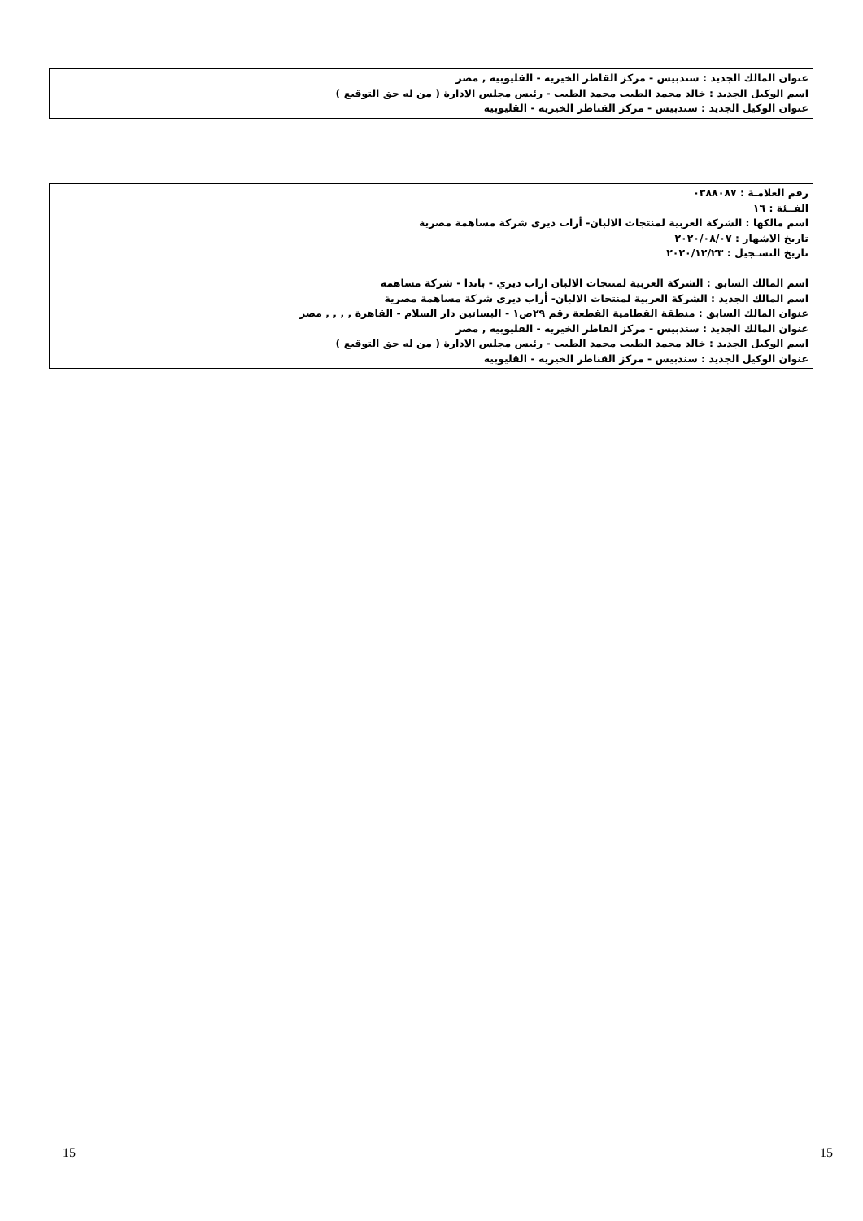عنوان المالك الجديد : سندبيس - مركز القاطر الخيريه - القليوبيه , مصر
اسم الوكيل الجديد : خالد محمد الطيب محمد الطيب - رئيس مجلس الادارة ( من له حق التوقيع )
عنوان الوكيل الجديد : سندبيس - مركز القناطر الخيريه - القليوبيه
رقم العلامـة : ٠٣٨٨٠٨٧
الفــئة : ١٦
اسم مالكها : الشركة العربية لمنتجات الالبان- أراب ديرى شركة مساهمة مصرية
تاريخ الاشهار : ٢٠٢٠/٠٨/٠٧
تاريخ التسـجيل : ٢٠٢٠/١٢/٢٣
اسم المالك السابق : الشركة العربية لمنتجات الالبان اراب ديري - باندا - شركة مساهمه
اسم المالك الجديد : الشركة العربية لمنتجات الالبان- أراب ديرى شركة مساهمة مصرية
عنوان المالك السابق : منطقة القطامية القطعة رقم ٢٩ص١ - البساتين دار السلام - القاهرة , , , , مصر
عنوان المالك الجديد : سندبيس - مركز القاطر الخيريه - القليوبيه , مصر
اسم الوكيل الجديد : خالد محمد الطيب محمد الطيب - رئيس مجلس الادارة ( من له حق التوقيع )
عنوان الوكيل الجديد : سندبيس - مركز القناطر الخيريه - القليوبيه
15 15